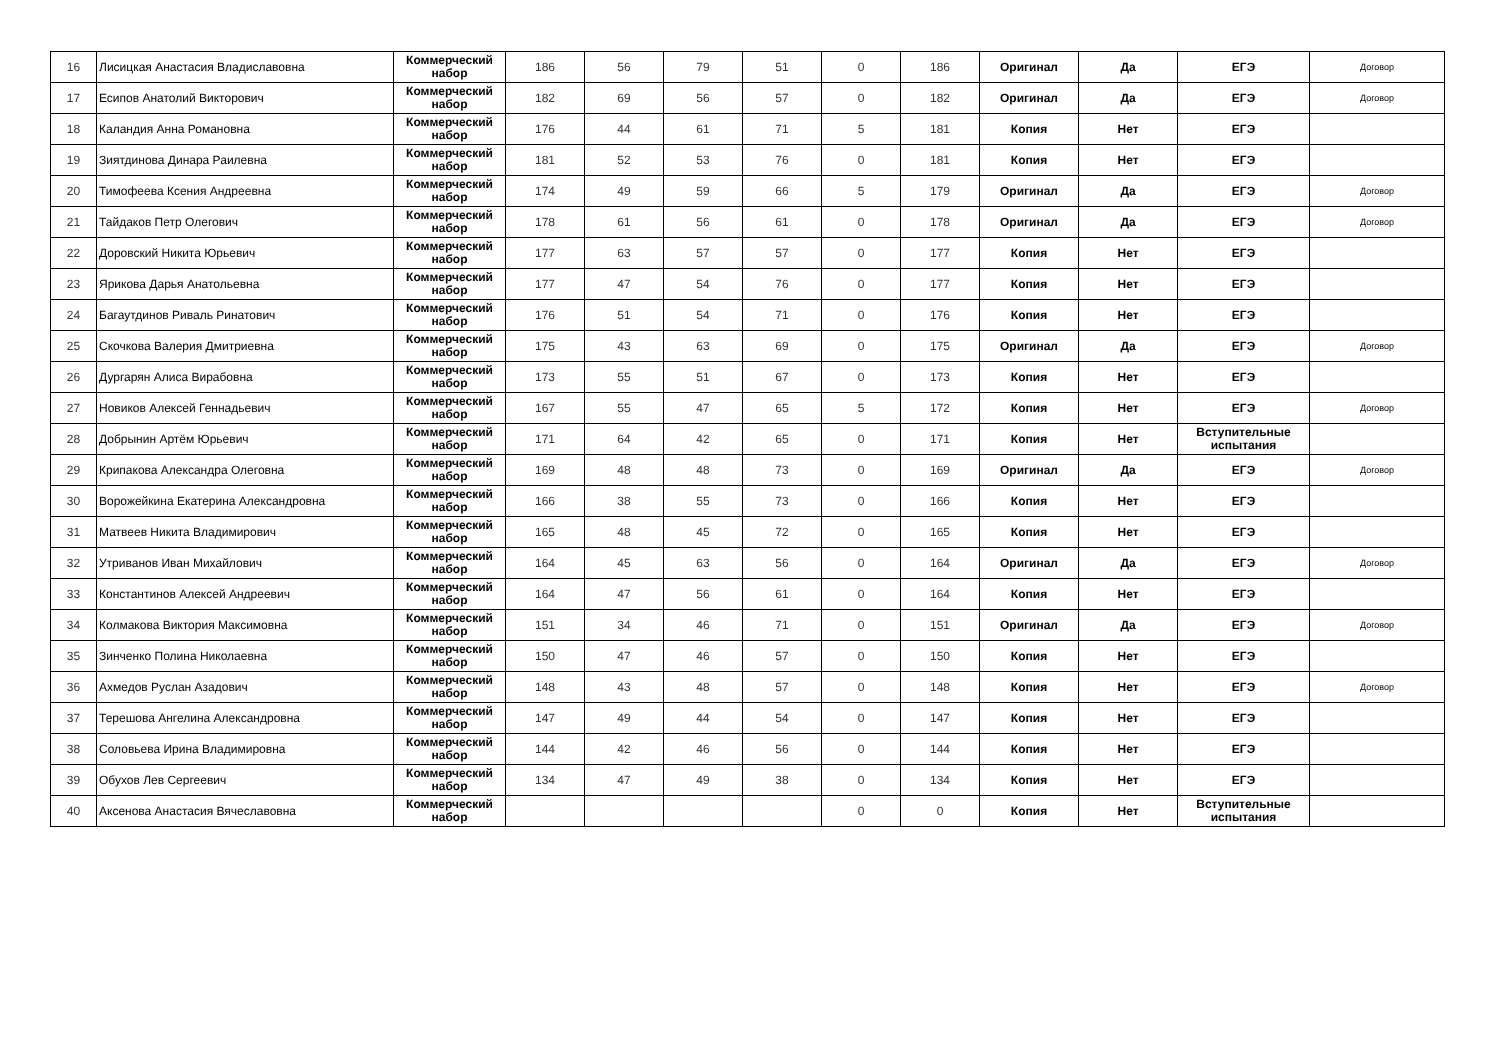| 16 | Лисицкая Анастасия Владиславовна | Коммерческий набор | 186 | 56 | 79 | 51 | 0 | 186 | Оригинал | Да | ЕГЭ | Договор |
| 17 | Есипов Анатолий Викторович | Коммерческий набор | 182 | 69 | 56 | 57 | 0 | 182 | Оригинал | Да | ЕГЭ | Договор |
| 18 | Каландия Анна Романовна | Коммерческий набор | 176 | 44 | 61 | 71 | 5 | 181 | Копия | Нет | ЕГЭ | |
| 19 | Зиятдинова Динара Раилевна | Коммерческий набор | 181 | 52 | 53 | 76 | 0 | 181 | Копия | Нет | ЕГЭ | |
| 20 | Тимофеева Ксения Андреевна | Коммерческий набор | 174 | 49 | 59 | 66 | 5 | 179 | Оригинал | Да | ЕГЭ | Договор |
| 21 | Тайдаков Петр Олегович | Коммерческий набор | 178 | 61 | 56 | 61 | 0 | 178 | Оригинал | Да | ЕГЭ | Договор |
| 22 | Доровский Никита Юрьевич | Коммерческий набор | 177 | 63 | 57 | 57 | 0 | 177 | Копия | Нет | ЕГЭ | |
| 23 | Ярикова Дарья Анатольевна | Коммерческий набор | 177 | 47 | 54 | 76 | 0 | 177 | Копия | Нет | ЕГЭ | |
| 24 | Багаутдинов Риваль Ринатович | Коммерческий набор | 176 | 51 | 54 | 71 | 0 | 176 | Копия | Нет | ЕГЭ | |
| 25 | Скочкова Валерия Дмитриевна | Коммерческий набор | 175 | 43 | 63 | 69 | 0 | 175 | Оригинал | Да | ЕГЭ | Договор |
| 26 | Дургарян Алиса Вирабовна | Коммерческий набор | 173 | 55 | 51 | 67 | 0 | 173 | Копия | Нет | ЕГЭ | |
| 27 | Новиков Алексей Геннадьевич | Коммерческий набор | 167 | 55 | 47 | 65 | 5 | 172 | Копия | Нет | ЕГЭ | Договор |
| 28 | Добрынин Артём Юрьевич | Коммерческий набор | 171 | 64 | 42 | 65 | 0 | 171 | Копия | Нет | Вступительные испытания | |
| 29 | Крипакова Александра Олеговна | Коммерческий набор | 169 | 48 | 48 | 73 | 0 | 169 | Оригинал | Да | ЕГЭ | Договор |
| 30 | Ворожейкина Екатерина Александровна | Коммерческий набор | 166 | 38 | 55 | 73 | 0 | 166 | Копия | Нет | ЕГЭ | |
| 31 | Матвеев Никита Владимирович | Коммерческий набор | 165 | 48 | 45 | 72 | 0 | 165 | Копия | Нет | ЕГЭ | |
| 32 | Утриванов Иван Михайлович | Коммерческий набор | 164 | 45 | 63 | 56 | 0 | 164 | Оригинал | Да | ЕГЭ | Договор |
| 33 | Константинов Алексей Андреевич | Коммерческий набор | 164 | 47 | 56 | 61 | 0 | 164 | Копия | Нет | ЕГЭ | |
| 34 | Колмакова Виктория Максимовна | Коммерческий набор | 151 | 34 | 46 | 71 | 0 | 151 | Оригинал | Да | ЕГЭ | Договор |
| 35 | Зинченко Полина Николаевна | Коммерческий набор | 150 | 47 | 46 | 57 | 0 | 150 | Копия | Нет | ЕГЭ | |
| 36 | Ахмедов Руслан Азадович | Коммерческий набор | 148 | 43 | 48 | 57 | 0 | 148 | Копия | Нет | ЕГЭ | Договор |
| 37 | Терешова Ангелина Александровна | Коммерческий набор | 147 | 49 | 44 | 54 | 0 | 147 | Копия | Нет | ЕГЭ | |
| 38 | Соловьева Ирина Владимировна | Коммерческий набор | 144 | 42 | 46 | 56 | 0 | 144 | Копия | Нет | ЕГЭ | |
| 39 | Обухов Лев Сергеевич | Коммерческий набор | 134 | 47 | 49 | 38 | 0 | 134 | Копия | Нет | ЕГЭ | |
| 40 | Аксенова Анастасия Вячеславовна | Коммерческий набор | | | | | 0 | 0 | Копия | Нет | Вступительные испытания | |